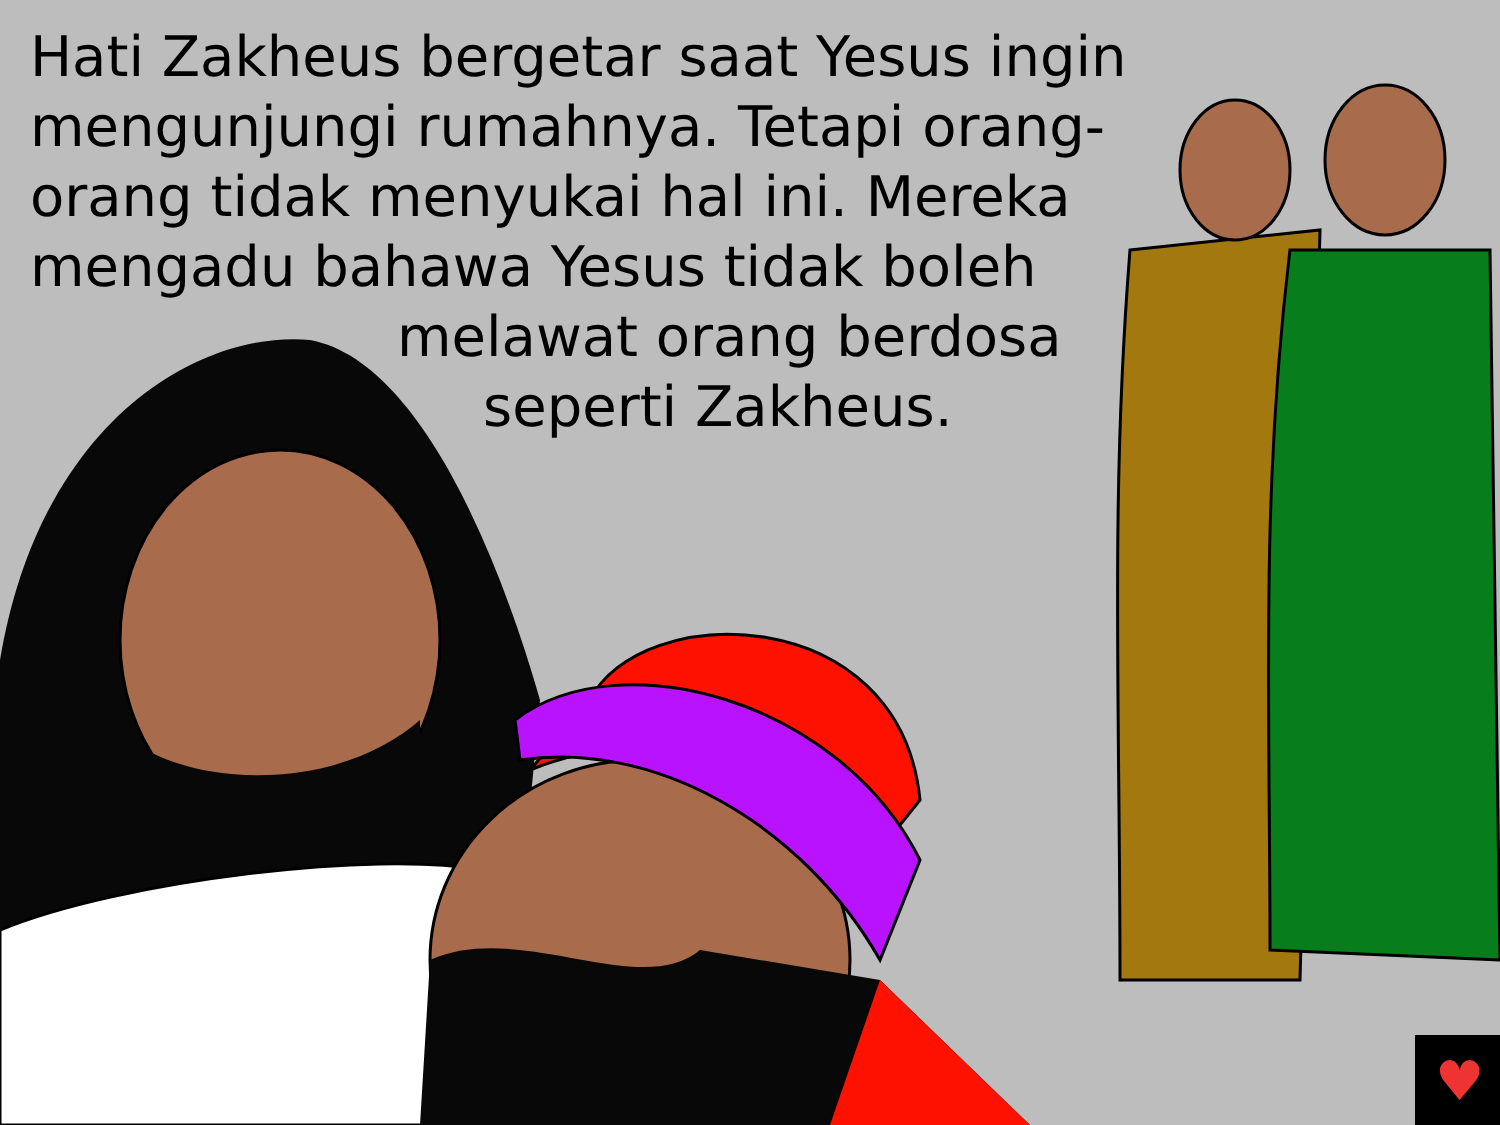♥
Hati Zakheus bergetar saat Yesus ingin
mengunjungi rumahnya. Tetapi orang-
orang tidak menyukai hal ini. Mereka
mengadu bahawa Yesus tidak boleh
melawat orang berdosa
seperti Zakheus.